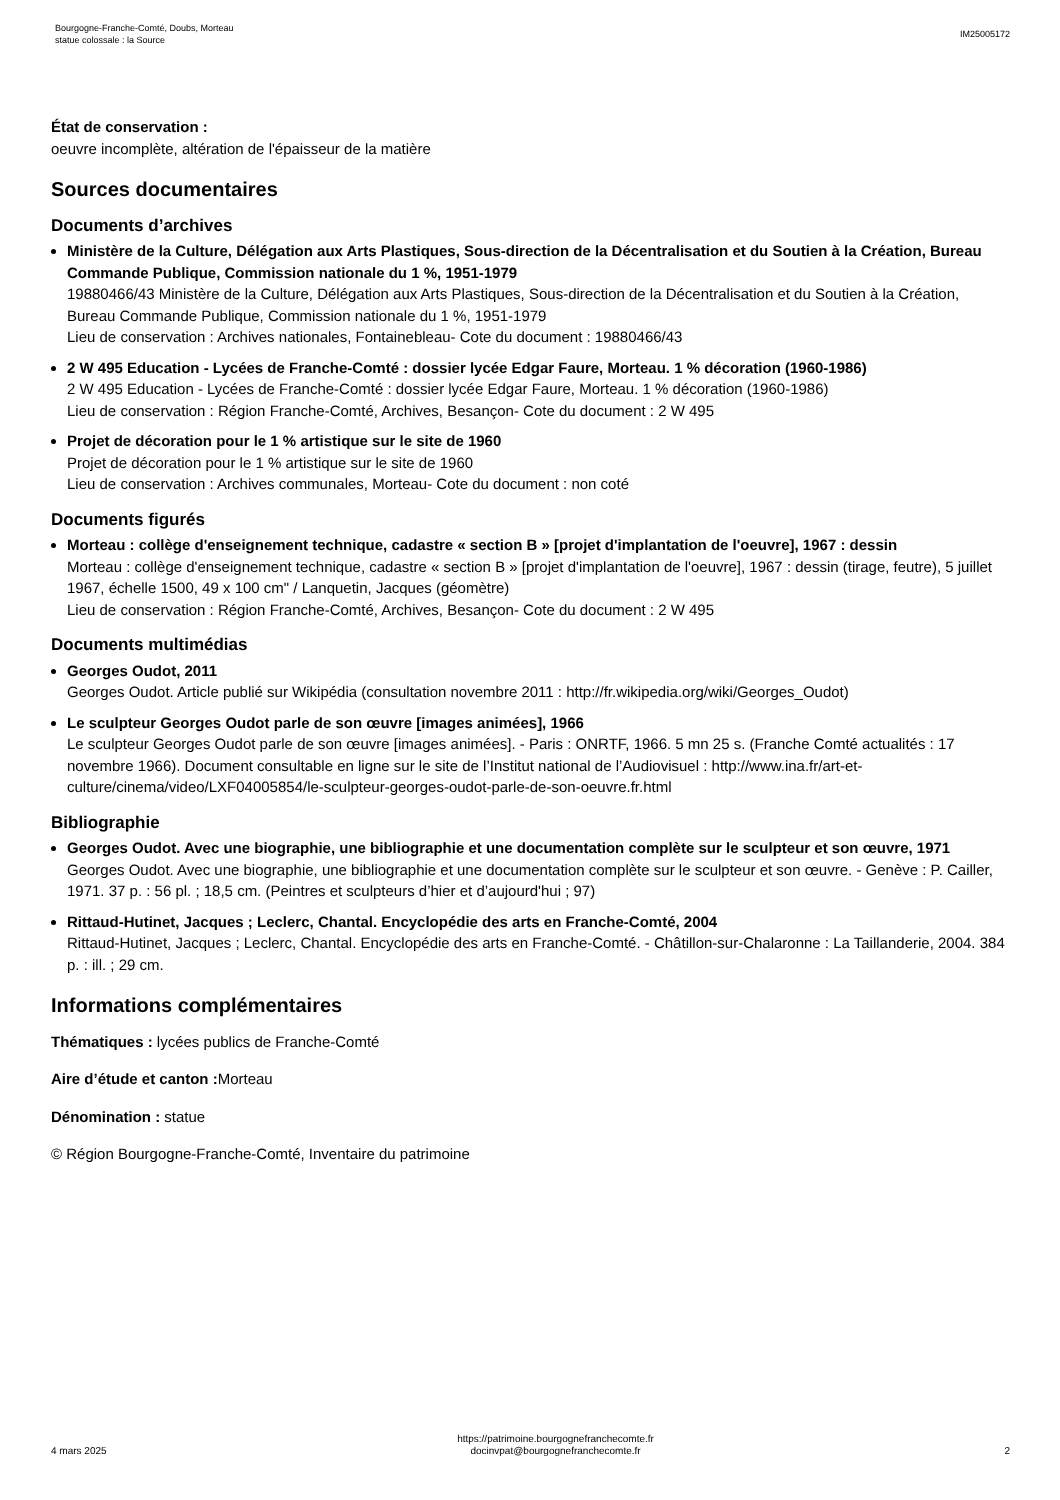Bourgogne-Franche-Comté, Doubs, Morteau
statue colossale : la Source
IM25005172
État de conservation :
oeuvre incomplète, altération de l'épaisseur de la matière
Sources documentaires
Documents d’archives
Ministère de la Culture, Délégation aux Arts Plastiques, Sous-direction de la Décentralisation et du Soutien à la Création, Bureau Commande Publique, Commission nationale du 1 %, 1951-1979
19880466/43 Ministère de la Culture, Délégation aux Arts Plastiques, Sous-direction de la Décentralisation et du Soutien à la Création, Bureau Commande Publique, Commission nationale du 1 %, 1951-1979
Lieu de conservation : Archives nationales, Fontainebleau- Cote du document : 19880466/43
2 W 495 Education - Lycées de Franche-Comté : dossier lycée Edgar Faure, Morteau. 1 % décoration (1960-1986)
2 W 495 Education - Lycées de Franche-Comté : dossier lycée Edgar Faure, Morteau. 1 % décoration (1960-1986)
Lieu de conservation : Région Franche-Comté, Archives, Besançon- Cote du document : 2 W 495
Projet de décoration pour le 1 % artistique sur le site de 1960
Projet de décoration pour le 1 % artistique sur le site de 1960
Lieu de conservation : Archives communales, Morteau- Cote du document : non coté
Documents figurés
Morteau : collège d'enseignement technique, cadastre « section B » [projet d'implantation de l'oeuvre], 1967 : dessin
Morteau : collège d'enseignement technique, cadastre « section B » [projet d'implantation de l'oeuvre], 1967 : dessin (tirage, feutre), 5 juillet 1967, échelle 1500, 49 x 100 cm" / Lanquetin, Jacques (géomètre)
Lieu de conservation : Région Franche-Comté, Archives, Besançon- Cote du document : 2 W 495
Documents multimédias
Georges Oudot, 2011
Georges Oudot. Article publié sur Wikipédia (consultation novembre 2011 : http://fr.wikipedia.org/wiki/Georges_Oudot)
Le sculpteur Georges Oudot parle de son œuvre [images animées], 1966
Le sculpteur Georges Oudot parle de son œuvre [images animées]. - Paris : ONRTF, 1966. 5 mn 25 s. (Franche Comté actualités : 17 novembre 1966). Document consultable en ligne sur le site de l’Institut national de l’Audiovisuel : http://www.ina.fr/art-et-culture/cinema/video/LXF04005854/le-sculpteur-georges-oudot-parle-de-son-oeuvre.fr.html
Bibliographie
Georges Oudot. Avec une biographie, une bibliographie et une documentation complète sur le sculpteur et son œuvre, 1971
Georges Oudot. Avec une biographie, une bibliographie et une documentation complète sur le sculpteur et son œuvre. - Genève : P. Cailler, 1971. 37 p. : 56 pl. ; 18,5 cm. (Peintres et sculpteurs d’hier et d’aujourd'hui ; 97)
Rittaud-Hutinet, Jacques ; Leclerc, Chantal. Encyclopédie des arts en Franche-Comté, 2004
Rittaud-Hutinet, Jacques ; Leclerc, Chantal. Encyclopédie des arts en Franche-Comté. - Châtillon-sur-Chalaronne : La Taillanderie, 2004. 384 p. : ill. ; 29 cm.
Informations complémentaires
Thématiques : lycées publics de Franche-Comté
Aire d’étude et canton : Morteau
Dénomination : statue
© Région Bourgogne-Franche-Comté, Inventaire du patrimoine
4 mars 2025
https://patrimoine.bourgognefranchecomte.fr
docinvpat@bourgognefranchecomte.fr
2